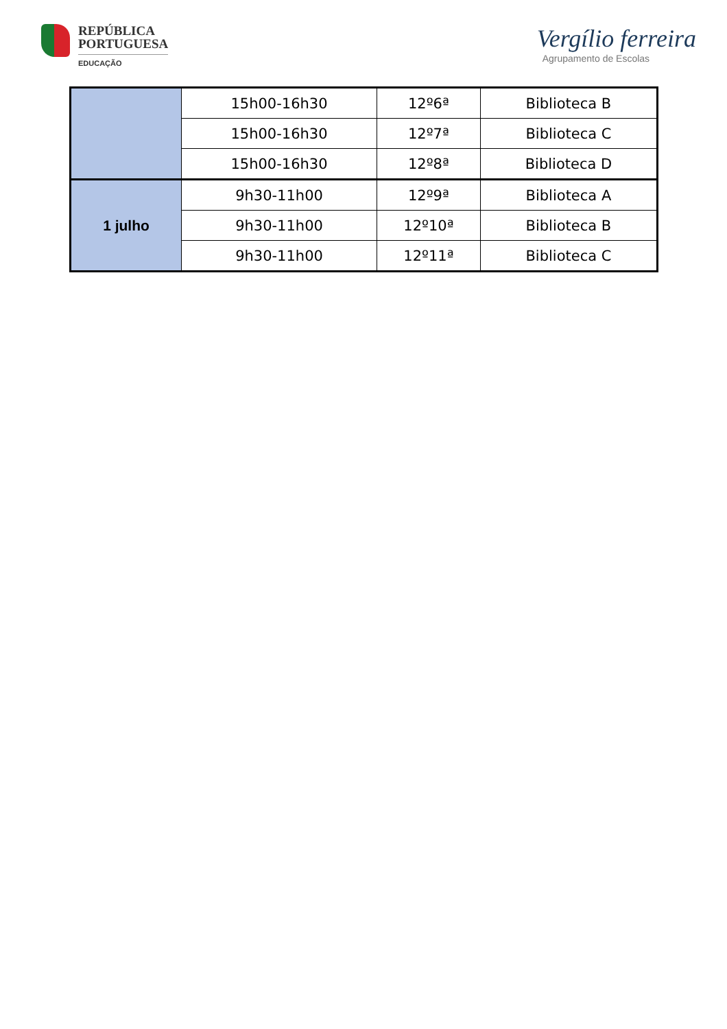REPÚBLICA
PORTUGUESA
EDUCAÇÃO
Vergílio ferreira
Agrupamento de Escolas
| | 15h00-16h30 | 12º6ª | Biblioteca B |
| | 15h00-16h30 | 12º7ª | Biblioteca C |
| | 15h00-16h30 | 12º8ª | Biblioteca D |
| 1 julho | 9h30-11h00 | 12º9ª | Biblioteca A |
| | 9h30-11h00 | 12º10ª | Biblioteca B |
| | 9h30-11h00 | 12º11ª | Biblioteca C |